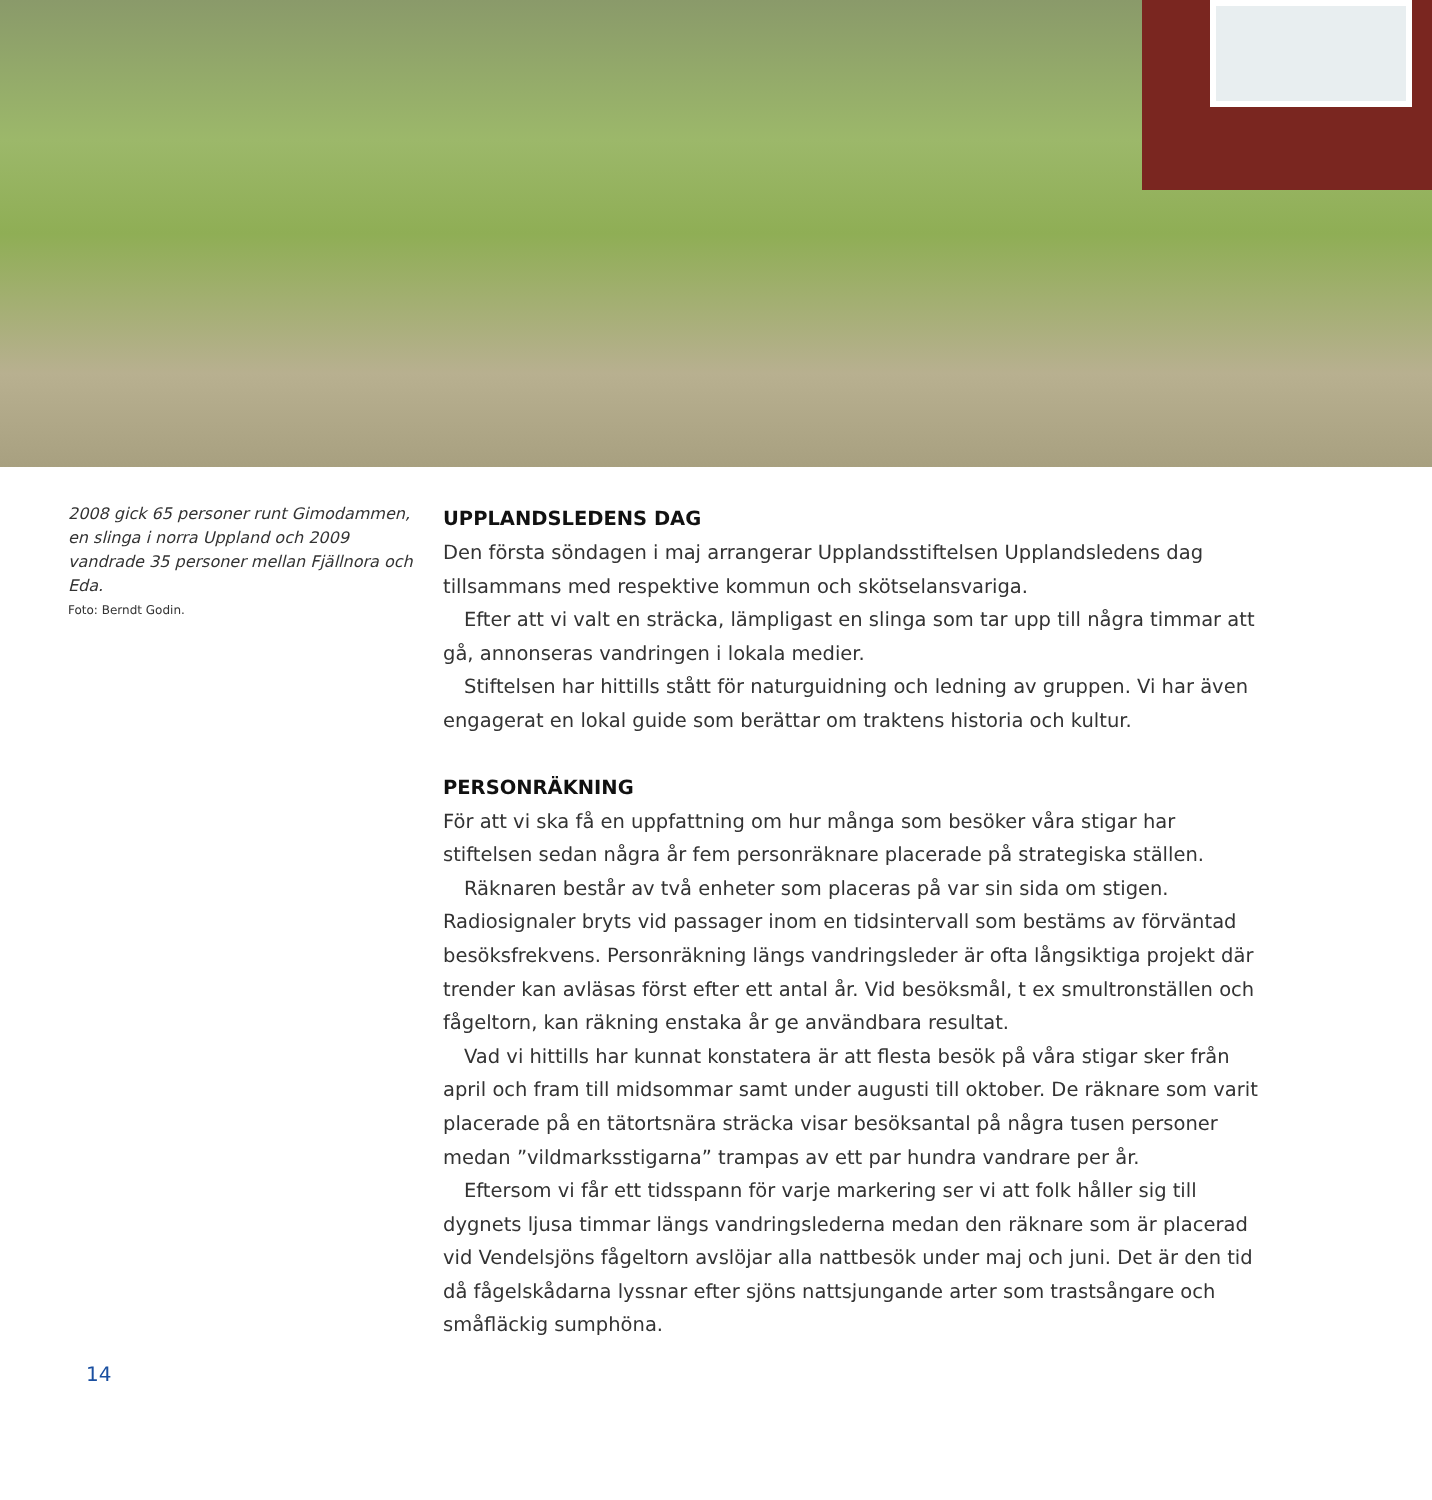2008 gick 65 personer runt Gimodammen, en slinga i norra Uppland och 2009 vandrade 35 personer mellan Fjällnora och Eda.
Foto: Berndt Godin.
UPPLANDSLEDENS DAG
Den första söndagen i maj arrangerar Upplandsstiftelsen Upplandsledens dag tillsammans med respektive kommun och skötselansvariga.
Efter att vi valt en sträcka, lämpligast en slinga som tar upp till några timmar att gå, annonseras vandringen i lokala medier.
Stiftelsen har hittills stått för naturguidning och ledning av gruppen. Vi har även engagerat en lokal guide som berättar om traktens historia och kultur.
PERSONRÄKNING
För att vi ska få en uppfattning om hur många som besöker våra stigar har stiftelsen sedan några år fem personräknare placerade på strategiska ställen.
Räknaren består av två enheter som placeras på var sin sida om stigen. Radiosignaler bryts vid passager inom en tidsintervall som bestäms av förväntad besöksfrekvens. Personräkning längs vandringsleder är ofta långsiktiga projekt där trender kan avläsas först efter ett antal år. Vid besöksmål, t ex smultronställen och fågeltorn, kan räkning enstaka år ge användbara resultat.
Vad vi hittills har kunnat konstatera är att flesta besök på våra stigar sker från april och fram till midsommar samt under augusti till oktober. De räknare som varit placerade på en tätortsnära sträcka visar besöksantal på några tusen personer medan ”vildmarksstigarna” trampas av ett par hundra vandrare per år.
Eftersom vi får ett tidsspann för varje markering ser vi att folk håller sig till dygnets ljusa timmar längs vandringslederna medan den räknare som är placerad vid Vendelsjöns fågeltorn avslöjar alla nattbesök under maj och juni. Det är den tid då fågelskådarna lyssnar efter sjöns nattsjungande arter som trastsångare och småfläckig sumphöna.
14